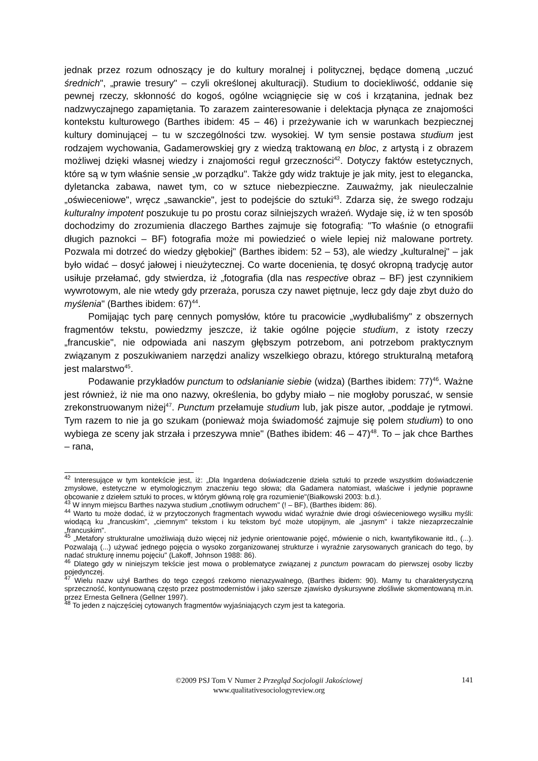jednak przez rozum odnoszący je do kultury moralnej i politycznej, będące domeną „uczuć średnich", „prawie tresury" – czyli określonej akulturacji). Studium to dociekliwość, oddanie się pewnej rzeczy, skłonność do kogoś, ogólne wciągnięcie się w coś i krzątanina, jednak bez nadzwyczajnego zapamiętania. To zarazem zainteresowanie i delektacja płynąca ze znajomości kontekstu kulturowego (Barthes ibidem: 45 – 46) i przeżywanie ich w warunkach bezpiecznej kultury dominującej – tu w szczególności tzw. wysokiej. W tym sensie postawa studium jest rodzajem wychowania, Gadamerowskiej gry z wiedzą traktowaną en bloc, z artystą i z obrazem możliwej dzięki własnej wiedzy i znajomości reguł grzeczności<sup>42</sup>. Dotyczy faktów estetycznych, które są w tym właśnie sensie „w porządku". Także gdy widz traktuje je jak mity, jest to elegancka, dyletancka zabawa, nawet tym, co w sztuce niebezpieczne. Zauważmy, jak nieuleczalnie „oświeceniowe", wręcz „sawanckie", jest to podejście do sztuki<sup>43</sup>. Zdarza się, że swego rodzaju kulturalny impotent poszukuje tu po prostu coraz silniejszych wrażeń. Wydaje się, iż w ten sposób dochodzimy do zrozumienia dlaczego Barthes zajmuje się fotografią: "To właśnie (o etnografii długich paznokci – BF) fotografia może mi powiedzieć o wiele lepiej niż malowane portrety. Pozwala mi dotrzeć do wiedzy głębokiej" (Barthes ibidem: 52 – 53), ale wiedzy „kulturalnej" – jak było widać – dosyć jałowej i nieużytecznej. Co warte docenienia, tę dosyć okropną tradycję autor usiłuje przełamać, gdy stwierdza, iż „fotografia (dla nas respective obraz – BF) jest czynnikiem wywrotowym, ale nie wtedy gdy przeraża, porusza czy nawet piętnuje, lecz gdy daje zbyt dużo do myślenia" (Barthes ibidem: 67)<sup>44</sup>.
Pomijając tych parę cennych pomysłów, które tu pracowicie „wydłubaliśmy" z obszernych fragmentów tekstu, powiedzmy jeszcze, iż takie ogólne pojęcie studium, z istoty rzeczy „francuskie", nie odpowiada ani naszym głębszym potrzebom, ani potrzebom praktycznym związanym z poszukiwaniem narzędzi analizy wszelkiego obrazu, którego strukturalną metaforą jest malarstwo<sup>45</sup>.
Podawanie przykładów punctum to odsłanianie siebie (widza) (Barthes ibidem: 77)<sup>46</sup>. Ważne jest również, iż nie ma ono nazwy, określenia, bo gdyby miało – nie mogłoby poruszać, w sensie zrekonstruowanym niżej<sup>47</sup>. Punctum przełamuje studium lub, jak pisze autor, „poddaje je rytmowi. Tym razem to nie ja go szukam (ponieważ moja świadomość zajmuje się polem studium) to ono wybiega ze sceny jak strzała i przeszywa mnie" (Bathes ibidem: 46 – 47)<sup>48</sup>. To – jak chce Barthes – rana,
<sup>42</sup> Interesujące w tym kontekście jest, iż: „Dla Ingardena doświadczenie dzieła sztuki to przede wszystkim doświadczenie zmysłowe, estetyczne w etymologicznym znaczeniu tego słowa; dla Gadamera natomiast, właściwe i jedynie poprawne obcowanie z dziełem sztuki to proces, w którym główną rolę gra rozumienie"(Białkowski 2003: b.d.).
<sup>43</sup> W innym miejscu Barthes nazywa studium „cnotliwym odruchem" (! – BF), (Barthes ibidem: 86).
<sup>44</sup> Warto tu może dodać, iż w przytoczonych fragmentach wywodu widać wyraźnie dwie drogi oświeceniowego wysiłku myśli: wiodącą ku „francuskim", „ciemnym" tekstom i ku tekstom być może utopijnym, ale „jasnym" i także niezaprzeczalnie „francuskim".
<sup>45</sup> „Metafory strukturalne umożliwiają dużo więcej niż jedynie orientowanie pojęć, mówienie o nich, kwantyfikowanie itd., (...). Pozwalają (...) używać jednego pojęcia o wysoko zorganizowanej strukturze i wyraźnie zarysowanych granicach do tego, by nadać strukturę innemu pojęciu" (Lakoff, Johnson 1988: 86).
<sup>46</sup> Dlatego gdy w niniejszym tekście jest mowa o problematyce związanej z punctum powracam do pierwszej osoby liczby pojedynczej.
<sup>47</sup> Wielu nazw użył Barthes do tego czegoś rzekomo nienazywalnego, (Barthes ibidem: 90). Mamy tu charakterystyczną sprzeczność, kontynuowaną często przez postmodernistów i jako szersze zjawisko dyskursywne złośliwie skomentowaną m.in. przez Ernesta Gellnera (Gellner 1997).
<sup>48</sup> To jeden z najczęściej cytowanych fragmentów wyjaśniających czym jest ta kategoria.
©2009 PSJ Tom V Numer 2 Przegląd Socjologii Jakościowej
www.qualitativesociologyreview.org
141